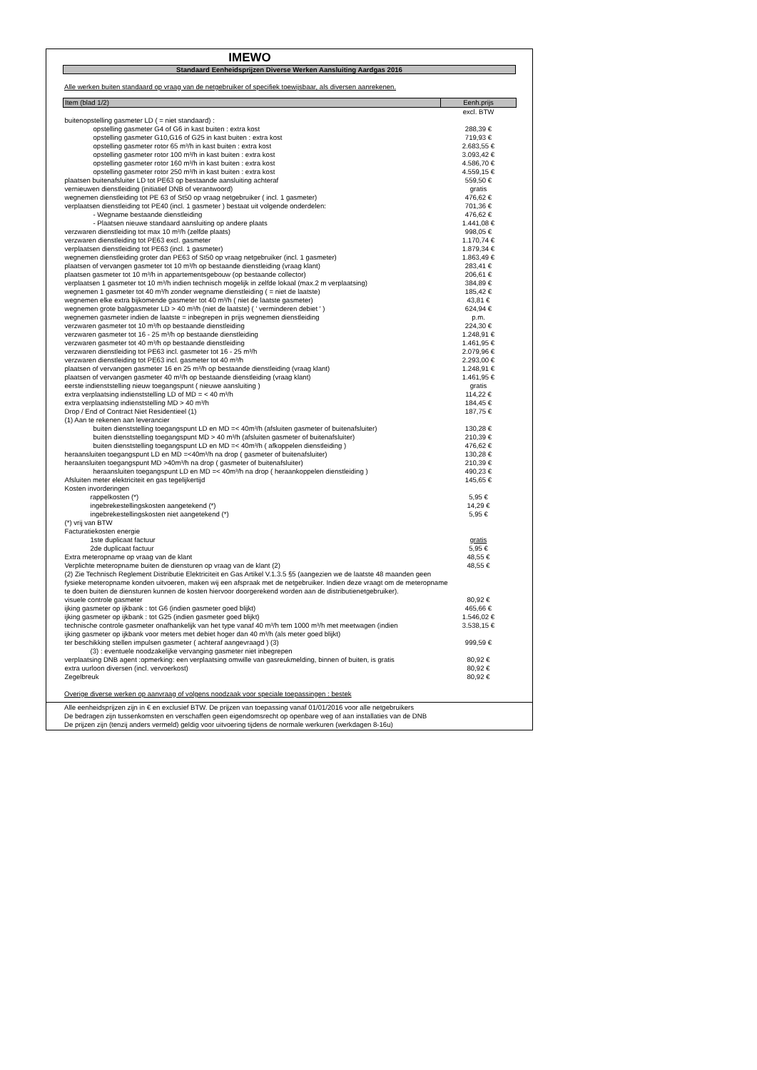IMEWO
Standaard Eenheidsprijzen Diverse Werken Aansluiting Aardgas 2016
Alle werken buiten standaard op vraag van de netgebruiker of specifiek toewijsbaar, als diversen aanrekenen.
| Item (blad 1/2) | Eenh.prijs |
| --- | --- |
| | excl. BTW |
| buitenopstelling gasmeter LD ( = niet standaard) : | |
| opstelling gasmeter G4 of G6 in kast buiten : extra kost | 288,39 € |
| opstelling gasmeter G10,G16 of G25 in kast buiten : extra kost | 719,93 € |
| opstelling gasmeter rotor 65 m³/h in kast buiten : extra kost | 2.683,55 € |
| opstelling gasmeter rotor 100 m³/h in kast buiten : extra kost | 3.093,42 € |
| opstelling gasmeter rotor 160 m³/h in kast buiten : extra kost | 4.586,70 € |
| opstelling gasmeter rotor 250 m³/h in kast buiten : extra kost | 4.559,15 € |
| plaatsen buitenafsluiter LD tot PE63 op bestaande aansluiting achteraf | 559,50 € |
| vernieuwen dienstleiding (initiatief DNB of verantwoord) | gratis |
| wegnemen dienstleiding tot PE 63 of St50 op vraag netgebruiker ( incl. 1 gasmeter) | 476,62 € |
| verplaatsen dienstleiding tot PE40 (incl. 1 gasmeter ) bestaat uit volgende onderdelen: | 701,36 € |
| - Wegname bestaande dienstleiding | 476,62 € |
| - Plaatsen nieuwe standaard aansluiting op andere plaats | 1.441,08 € |
| verzwaren dienstleiding tot max 10 m³/h (zelfde plaats) | 998,05 € |
| verzwaren dienstleiding tot PE63 excl. gasmeter | 1.170,74 € |
| verplaatsen dienstleiding tot PE63 (incl. 1 gasmeter) | 1.879,34 € |
| wegnemen dienstleiding groter dan PE63 of St50 op vraag netgebruiker (incl. 1 gasmeter) | 1.863,49 € |
| plaatsen of vervangen gasmeter tot 10 m³/h op bestaande dienstleiding (vraag klant) | 283,41 € |
| plaatsen gasmeter tot 10 m³/h in appartementsgebouw (op bestaande collector) | 206,61 € |
| verplaatsen 1 gasmeter tot 10 m³/h indien technisch mogelijk in zelfde lokaal (max.2 m verplaatsing) | 384,89 € |
| wegnemen 1 gasmeter tot 40 m³/h zonder wegname dienstleiding ( = niet de laatste) | 185,42 € |
| wegnemen elke extra bijkomende gasmeter tot 40 m³/h ( niet de laatste gasmeter) | 43,81 € |
| wegnemen grote balggasmeter LD > 40 m³/h (niet de laatste) ( ' verminderen debiet ' ) | 624,94 € |
| wegnemen gasmeter indien de laatste = inbegrepen in prijs wegnemen dienstleiding | p.m. |
| verzwaren gasmeter tot 10 m³/h op bestaande dienstleiding | 224,30 € |
| verzwaren gasmeter tot 16 - 25 m³/h op bestaande dienstleiding | 1.248,91 € |
| verzwaren gasmeter tot 40 m³/h op bestaande dienstleiding | 1.461,95 € |
| verzwaren dienstleiding tot PE63 incl. gasmeter tot 16 - 25 m³/h | 2.079,96 € |
| verzwaren dienstleiding tot PE63 incl. gasmeter tot 40 m³/h | 2.293,00 € |
| plaatsen of vervangen gasmeter 16 en 25 m³/h op bestaande dienstleiding (vraag klant) | 1.248,91 € |
| plaatsen of vervangen gasmeter 40 m³/h op bestaande dienstleiding (vraag klant) | 1.461,95 € |
| eerste indienststelling nieuw toegangspunt ( nieuwe aansluiting ) | gratis |
| extra verplaatsing indienststelling LD of MD = < 40 m³/h | 114,22 € |
| extra verplaatsing indienststelling MD > 40 m³/h | 184,45 € |
| Drop / End of Contract Niet Residentieel (1) | 187,75 € |
| (1) Aan te rekenen aan leverancier | |
| buiten dienststelling toegangspunt LD en MD =< 40m³/h (afsluiten gasmeter of buitenafsluiter) | 130,28 € |
| buiten dienststelling toegangspunt MD > 40 m³/h (afsluiten gasmeter of buitenafsluiter) | 210,39 € |
| buiten dienststelling toegangspunt LD en MD =< 40m³/h ( afkoppelen dienstleiding ) | 476,62 € |
| heraansluiten toegangspunt LD en MD =<40m³/h na drop ( gasmeter of buitenafsluiter) | 130,28 € |
| heraansluiten toegangspunt MD >40m³/h na drop ( gasmeter of buitenafsluiter) | 210,39 € |
| heraansluiten toegangspunt LD en MD =< 40m³/h na drop ( heraankoppelen dienstleiding ) | 490,23 € |
| Afsluiten meter elektriciteit en gas tegelijkertijd | 145,65 € |
| Kosten invorderingen | |
| rappelkosten (*) | 5,95 € |
| ingebrekestellingskosten aangetekend (*) | 14,29 € |
| ingebrekestellingskosten niet aangetekend (*) | 5,95 € |
| (*) vrij van BTW | |
| Facturatiekosten energie | |
| 1ste duplicaat factuur | gratis |
| 2de duplicaat factuur | 5,95 € |
| Extra meteropname op vraag van de klant | 48,55 € |
| Verplichte meteropname buiten de diensturen op vraag van de klant (2) | 48,55 € |
| (2) Zie Technisch Reglement Distributie Elektriciteit en Gas Artikel V.1.3.5 §5 (aangezien we de laatste 48 maanden geen | |
| fysieke meteropname konden uitvoeren, maken wij een afspraak met de netgebruiker. Indien deze vraagt om de meteropname | |
| te doen buiten de diensturen kunnen de kosten hiervoor doorgerekend worden aan de distributienetgebruiker). | |
| visuele controle gasmeter | 80,92 € |
| ijking gasmeter op ijkbank : tot G6 (indien gasmeter goed blijkt) | 465,66 € |
| ijking gasmeter op ijkbank : tot G25 (indien gasmeter goed blijkt) | 1.546,02 € |
| technische controle gasmeter onafhankelijk van het type vanaf 40 m³/h tem 1000 m³/h met meetwagen (indien | 3.538,15 € |
| ijking gasmeter op ijkbank voor meters met debiet hoger dan 40 m³/h (als meter goed blijkt) | |
| ter beschikking stellen impulsen gasmeter ( achteraf aangevraagd ) (3) | 999,59 € |
| (3) : eventuele noodzakelijke vervanging gasmeter niet inbegrepen | |
| verplaatsing DNB agent :opmerking: een verplaatsing omwille van gasreukmelding, binnen of buiten, is gratis | 80,92 € |
| extra uurloon diversen (incl. vervoerkost) | 80,92 € |
| Zegelbreuk | 80,92 € |
Overige diverse werken op aanvraag of volgens noodzaak voor speciale toepassingen : bestek
Alle eenheidsprijzen zijn in € en exclusief BTW. De prijzen van toepassing vanaf 01/01/2016 voor alle netgebruikers
De bedragen zijn tussenkomsten en verschaffen geen eigendomsrecht op openbare weg of aan installaties van de DNB
De prijzen zijn (tenzij anders vermeld) geldig voor uitvoering tijdens de normale werkuren (werkdagen 8-16u)